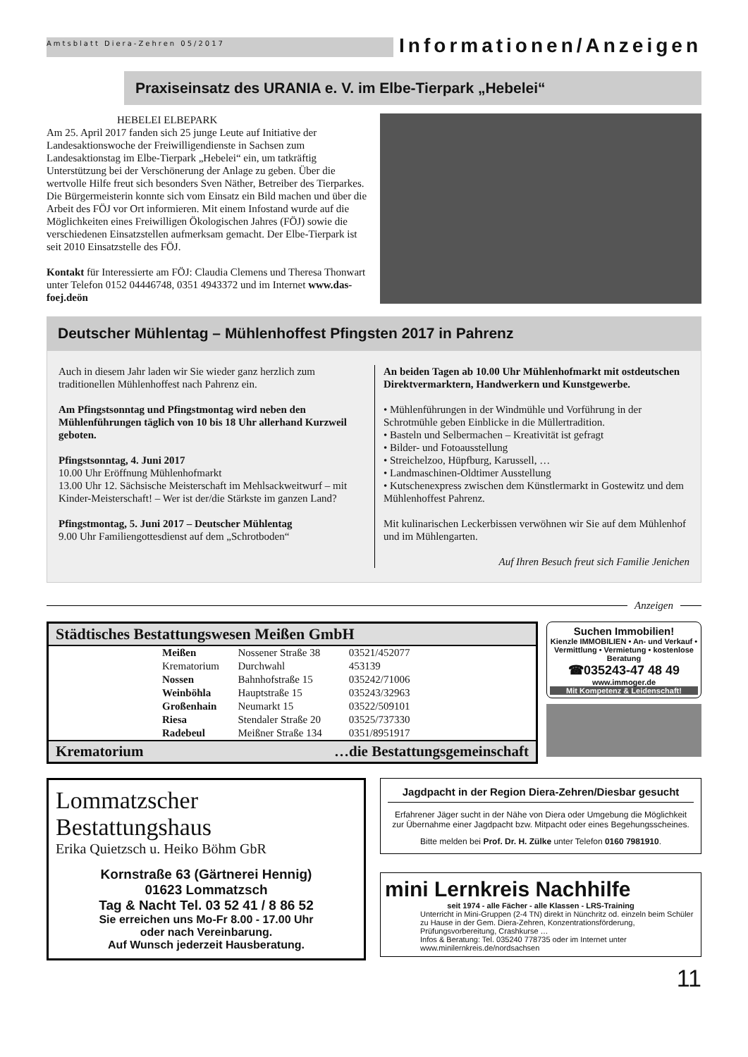Amtsblatt Diera-Zehren 05/2017 Informationen/Anzeigen
Praxiseinsatz des URANIA e. V. im Elbe-Tierpark „Hebelei“
HEBELEI ELBEPARK
Am 25. April 2017 fanden sich 25 junge Leute auf Initiative der Landesaktionswoche der Freiwilligendienste in Sachsen zum Landesaktionstag im Elbe-Tierpark „Hebelei“ ein, um tatkräftig Unterstützung bei der Verschönerung der Anlage zu geben. Über die wertvolle Hilfe freut sich besonders Sven Näther, Betreiber des Tierparkes.
Die Bürgermeisterin konnte sich vom Einsatz ein Bild machen und über die Arbeit des FÖJ vor Ort informieren. Mit einem Infostand wurde auf die Möglichkeiten eines Freiwilligen Ökologischen Jahres (FÖJ) sowie die verschiedenen Einsatzstellen aufmerksam gemacht. Der Elbe-Tierpark ist seit 2010 Einsatzstelle des FÖJ.
Kontakt für Interessierte am FÖJ: Claudia Clemens und Theresa Thonwart unter Telefon 0152 04446748, 0351 4943372 und im Internet www.das-foej.deön
Deutscher Mühlentag – Mühlenhoffest Pfingsten 2017 in Pahrenz
Auch in diesem Jahr laden wir Sie wieder ganz herzlich zum traditionellen Mühlenhoffest nach Pahrenz ein.
Am Pfingstsonntag und Pfingstmontag wird neben den Mühlenführungen täglich von 10 bis 18 Uhr allerhand Kurzweil geboten.
Pfingstsonntag, 4. Juni 2017
10.00 Uhr Eröffnung Mühlenhofmarkt
13.00 Uhr 12. Sächsische Meisterschaft im Mehlsackweitwurf – mit Kinder-Meisterschaft! – Wer ist der/die Stärkste im ganzen Land?
Pfingstmontag, 5. Juni 2017 – Deutscher Mühlentag
9.00 Uhr Familiengottesdienst auf dem „Schrotboden“
An beiden Tagen ab 10.00 Uhr Mühlenhofmarkt mit ostdeutschen Direktvermarktern, Handwerkern und Kunstgewerbe.
• Mühlenführungen in der Windmühle und Vorführung in der Schrotmühle geben Einblicke in die Müllertradition.
• Basteln und Selbermachen – Kreativität ist gefragt
• Bilder- und Fotoausstellung
• Streichelzoo, Hüpfburg, Karussell, …
• Landmaschinen-Oldtimer Ausstellung
• Kutschenexpress zwischen dem Künstlermarkt in Gostewitz und dem Mühlenhoffest Pahrenz.
Mit kulinarischen Leckerbissen verwöhnen wir Sie auf dem Mühlenhof und im Mühlengarten.
Auf Ihren Besuch freut sich Familie Jenichen
Anzeigen
Städtisches Bestattungswesen Meißen GmbH
| Meißen | Nossener Straße 38 | 03521/452077 |
| Krematorium | Durchwahl | 453139 |
| Nossen | Bahnhofstraße 15 | 035242/71006 |
| Weinböhla | Hauptstraße 15 | 035243/32963 |
| Großenhain | Neumarkt 15 | 03522/509101 |
| Riesa | Stendaler Straße 20 | 03525/737330 |
| Radebeul | Meißner Straße 134 | 0351/8951917 |
Krematorium …die Bestattungsgemeinschaft
Suchen Immobilien!
Kienzle IMMOBILIEN • An- und Verkauf • Vermittlung • Vermietung • kostenlose Beratung
☎035243-47 48 49
www.immoger.de
Mit Kompetenz & Leidenschaft!
Lommatzscher
Bestattungshaus
Erika Quietzsch u. Heiko Böhm GbR
Kornstraße 63 (Gärtnerei Hennig)
01623 Lommatzsch
Tag & Nacht Tel. 03 52 41 / 8 86 52
Sie erreichen uns Mo-Fr 8.00 - 17.00 Uhr
oder nach Vereinbarung.
Auf Wunsch jederzeit Hausberatung.
Jagdpacht in der Region Diera-Zehren/Diesbar gesucht
Erfahrener Jäger sucht in der Nähe von Diera oder Umgebung die Möglichkeit zur Übernahme einer Jagdpacht bzw. Mitpacht oder eines Begehungsscheines.
Bitte melden bei Prof. Dr. H. Zülke unter Telefon 0160 7981910.
mini Lernkreis Nachhilfe
seit 1974 - alle Fächer - alle Klassen - LRS-Training
Unterricht in Mini-Gruppen (2-4 TN) direkt in Nünchritz od. einzeln beim Schüler zu Hause in der Gem. Diera-Zehren, Konzentrationsförderung, Prüfungsvorbereitung, Crashkurse …
Infos & Beratung: Tel. 035240 778735 oder im Internet unter www.minilernkreis.de/nordsachsen
11